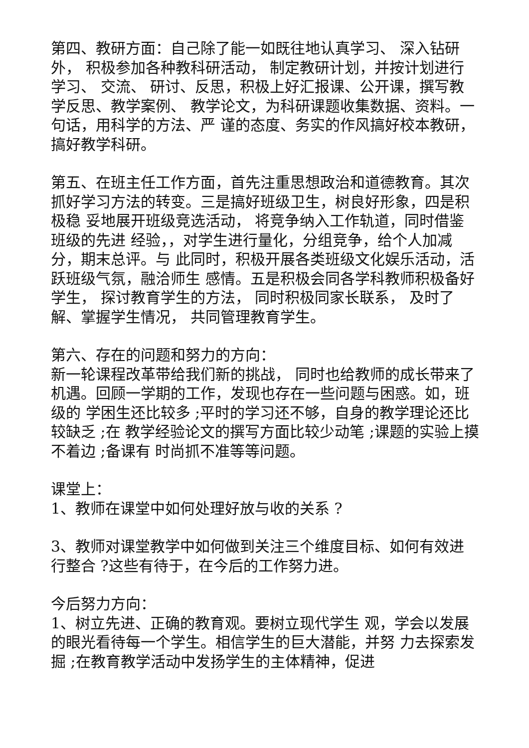第四、教研方面：自己除了能一如既往地认真学习、 深入钻研外， 积极参加各种教科研活动， 制定教研计划，并按计划进行学习、 交流、 研讨、反思，积极上好汇报课、公开课，撰写教学反思、教学案例、 教学论文，为科研课题收集数据、资料。一句话，用科学的方法、严 谨的态度、务实的作风搞好校本教研，搞好教学科研。
第五、在班主任工作方面，首先注重思想政治和道德教育。其次 抓好学习方法的转变。三是搞好班级卫生，树良好形象，四是积极稳 妥地展开班级竞选活动， 将竞争纳入工作轨道，同时借鉴班级的先进 经验，，对学生进行量化，分组竞争，给个人加减分，期末总评。与 此同时，积极开展各类班级文化娱乐活动，活跃班级气氛，融洽师生 感情。五是积极会同各学科教师积极备好学生， 探讨教育学生的方法， 同时积极同家长联系， 及时了解、掌握学生情况， 共同管理教育学生。
第六、存在的问题和努力的方向：
新一轮课程改革带给我们新的挑战， 同时也给教师的成长带来了 机遇。回顾一学期的工作，发现也存在一些问题与困惑。如，班级的 学困生还比较多 ;平时的学习还不够，自身的教学理论还比较缺乏 ;在 教学经验论文的撰写方面比较少动笔 ;课题的实验上摸不着边 ;备课有 时尚抓不准等等问题。
课堂上：
1、教师在课堂中如何处理好放与收的关系 ?
3、教师对课堂教学中如何做到关注三个维度目标、如何有效进 行整合 ?这些有待于，在今后的工作努力进。
今后努力方向：
1、树立先进、正确的教育观。要树立现代学生 观，学会以发展的眼光看待每一个学生。相信学生的巨大潜能，并努 力去探索发掘 ;在教育教学活动中发扬学生的主体精神，促进